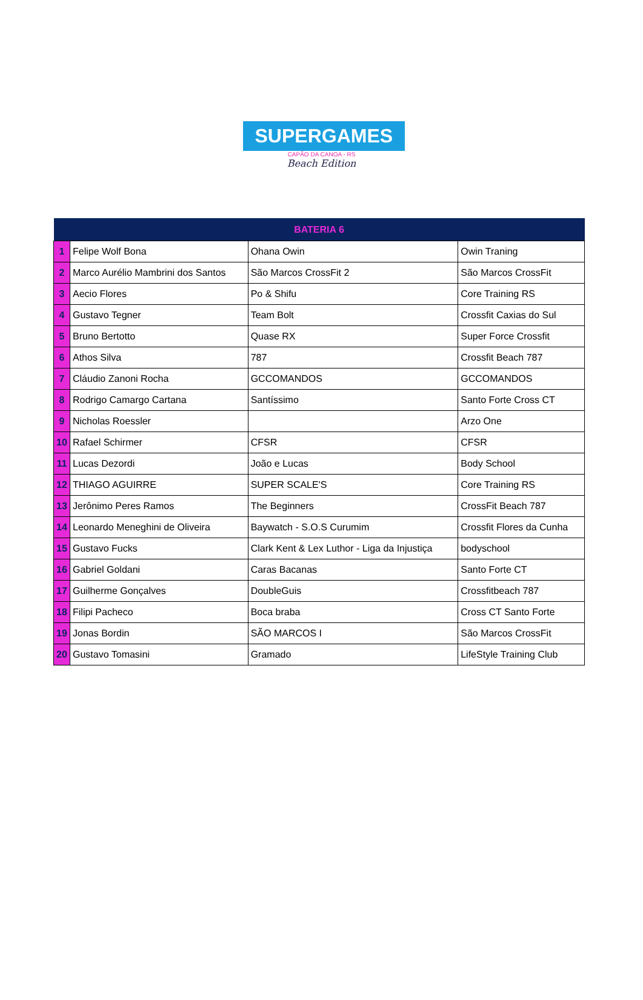SUPERGAMES
CAPÃO DA CANOA - RS
Beach Edition
| BATERIA 6 | | | |
| --- | --- | --- | --- |
| 1 | Felipe Wolf Bona | Ohana Owin | Owin Traning |
| 2 | Marco Aurélio Mambrini dos Santos | São Marcos CrossFit 2 | São Marcos CrossFit |
| 3 | Aecio Flores | Po & Shifu | Core Training RS |
| 4 | Gustavo Tegner | Team Bolt | Crossfit Caxias do Sul |
| 5 | Bruno Bertotto | Quase RX | Super Force Crossfit |
| 6 | Athos Silva | 787 | Crossfit Beach 787 |
| 7 | Cláudio Zanoni Rocha | GCCOMANDOS | GCCOMANDOS |
| 8 | Rodrigo Camargo Cartana | Santíssimo | Santo Forte Cross CT |
| 9 | Nicholas Roessler | | Arzo One |
| 10 | Rafael Schirmer | CFSR | CFSR |
| 11 | Lucas Dezordi | João e Lucas | Body School |
| 12 | THIAGO AGUIRRE | SUPER SCALE'S | Core Training RS |
| 13 | Jerônimo Peres Ramos | The Beginners | CrossFit Beach 787 |
| 14 | Leonardo Meneghini de Oliveira | Baywatch - S.O.S Curumim | Crossfit Flores da Cunha |
| 15 | Gustavo Fucks | Clark Kent & Lex Luthor - Liga da Injustiça | bodyschool |
| 16 | Gabriel Goldani | Caras Bacanas | Santo Forte CT |
| 17 | Guilherme Gonçalves | DoubleGuis | Crossfitbeach 787 |
| 18 | Filipi Pacheco | Boca braba | Cross CT Santo Forte |
| 19 | Jonas Bordin | SÃO MARCOS I | São Marcos CrossFit |
| 20 | Gustavo Tomasini | Gramado | LifeStyle Training Club |